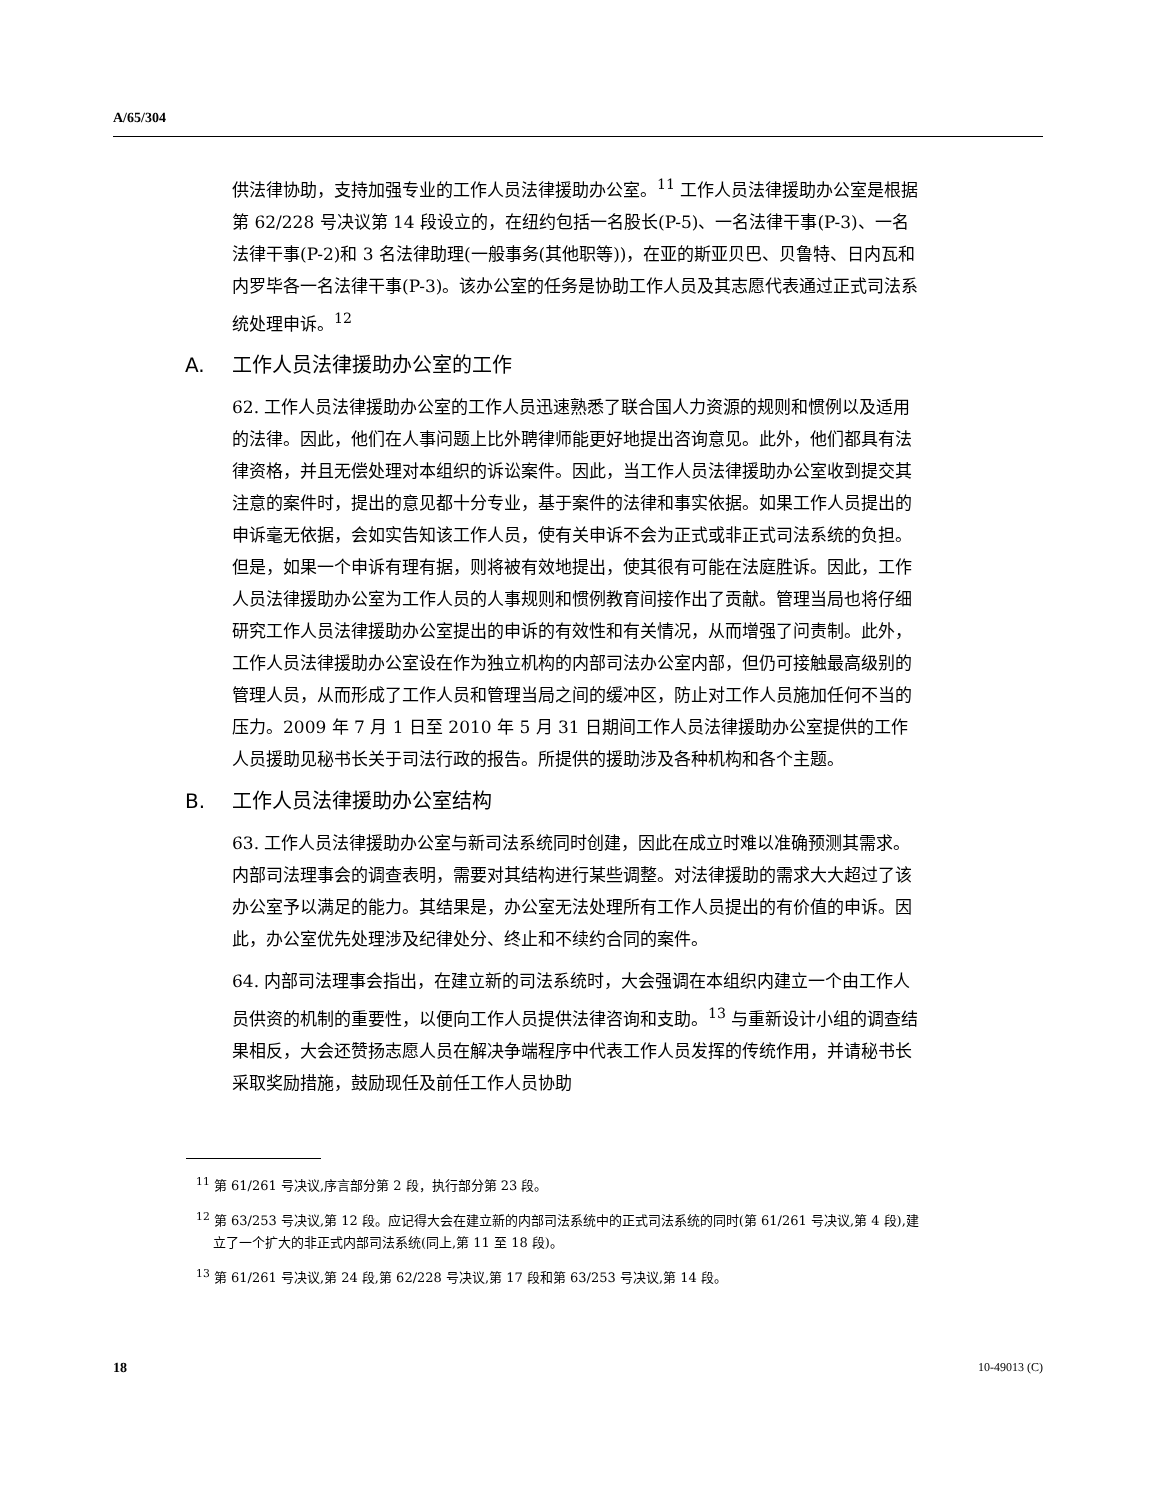A/65/304
供法律协助，支持加强专业的工作人员法律援助办公室。<sup>11</sup> 工作人员法律援助办公室是根据第 62/228 号决议第 14 段设立的，在纽约包括一名股长(P-5)、一名法律干事(P-3)、一名法律干事(P-2)和 3 名法律助理(一般事务(其他职等))，在亚的斯亚贝巴、贝鲁特、日内瓦和内罗毕各一名法律干事(P-3)。该办公室的任务是协助工作人员及其志愿代表通过正式司法系统处理申诉。<sup>12</sup>
A. 工作人员法律援助办公室的工作
62. 工作人员法律援助办公室的工作人员迅速熟悉了联合国人力资源的规则和惯例以及适用的法律。因此，他们在人事问题上比外聘律师能更好地提出咨询意见。此外，他们都具有法律资格，并且无偿处理对本组织的诉讼案件。因此，当工作人员法律援助办公室收到提交其注意的案件时，提出的意见都十分专业，基于案件的法律和事实依据。如果工作人员提出的申诉毫无依据，会如实告知该工作人员，使有关申诉不会为正式或非正式司法系统的负担。但是，如果一个申诉有理有据，则将被有效地提出，使其很有可能在法庭胜诉。因此，工作人员法律援助办公室为工作人员的人事规则和惯例教育间接作出了贡献。管理当局也将仔细研究工作人员法律援助办公室提出的申诉的有效性和有关情况，从而增强了问责制。此外，工作人员法律援助办公室设在作为独立机构的内部司法办公室内部，但仍可接触最高级别的管理人员，从而形成了工作人员和管理当局之间的缓冲区，防止对工作人员施加任何不当的压力。2009 年 7 月 1 日至 2010 年 5 月 31 日期间工作人员法律援助办公室提供的工作人员援助见秘书长关于司法行政的报告。所提供的援助涉及各种机构和各个主题。
B. 工作人员法律援助办公室结构
63. 工作人员法律援助办公室与新司法系统同时创建，因此在成立时难以准确预测其需求。内部司法理事会的调查表明，需要对其结构进行某些调整。对法律援助的需求大大超过了该办公室予以满足的能力。其结果是，办公室无法处理所有工作人员提出的有价值的申诉。因此，办公室优先处理涉及纪律处分、终止和不续约合同的案件。
64. 内部司法理事会指出，在建立新的司法系统时，大会强调在本组织内建立一个由工作人员供资的机制的重要性，以便向工作人员提供法律咨询和支助。<sup>13</sup> 与重新设计小组的调查结果相反，大会还赞扬志愿人员在解决争端程序中代表工作人员发挥的传统作用，并请秘书长采取奖励措施，鼓励现任及前任工作人员协助
<sup>11</sup> 第 61/261 号决议,序言部分第 2 段，执行部分第 23 段。
<sup>12</sup> 第 63/253 号决议,第 12 段。应记得大会在建立新的内部司法系统中的正式司法系统的同时(第 61/261 号决议,第 4 段),建立了一个扩大的非正式内部司法系统(同上,第 11 至 18 段)。
<sup>13</sup> 第 61/261 号决议,第 24 段,第 62/228 号决议,第 17 段和第 63/253 号决议,第 14 段。
18 10-49013 (C)